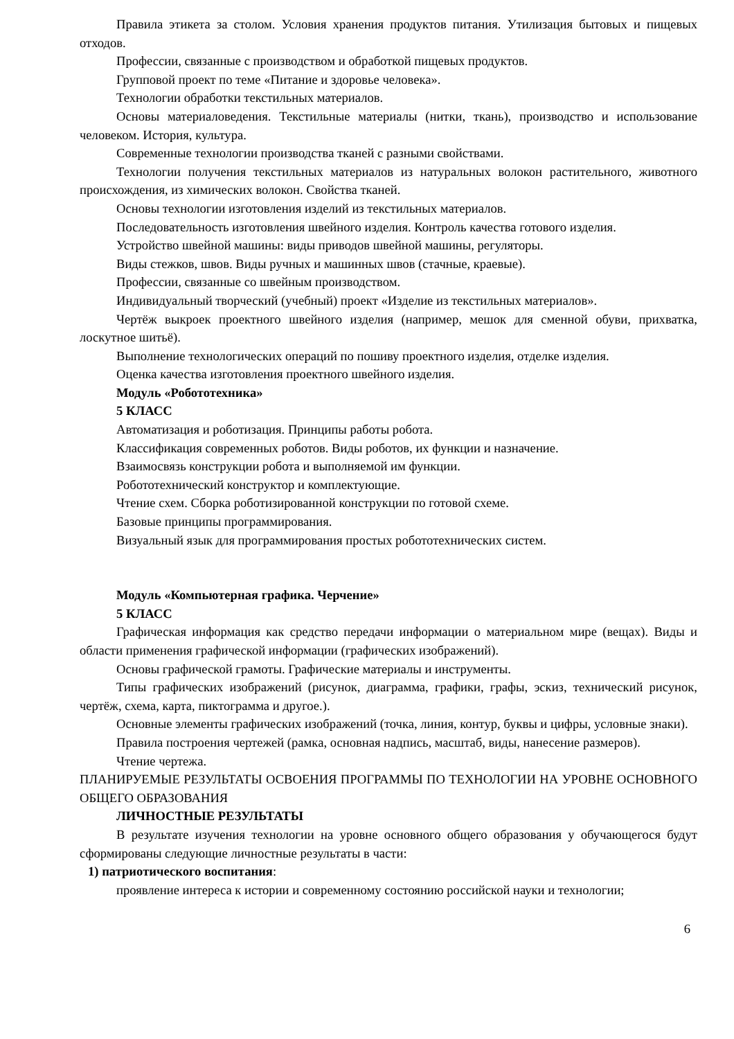Правила этикета за столом. Условия хранения продуктов питания. Утилизация бытовых и пищевых отходов.
Профессии, связанные с производством и обработкой пищевых продуктов.
Групповой проект по теме «Питание и здоровье человека».
Технологии обработки текстильных материалов.
Основы материаловедения. Текстильные материалы (нитки, ткань), производство и использование человеком. История, культура.
Современные технологии производства тканей с разными свойствами.
Технологии получения текстильных материалов из натуральных волокон растительного, животного происхождения, из химических волокон. Свойства тканей.
Основы технологии изготовления изделий из текстильных материалов.
Последовательность изготовления швейного изделия. Контроль качества готового изделия.
Устройство швейной машины: виды приводов швейной машины, регуляторы.
Виды стежков, швов. Виды ручных и машинных швов (стачные, краевые).
Профессии, связанные со швейным производством.
Индивидуальный творческий (учебный) проект «Изделие из текстильных материалов».
Чертёж выкроек проектного швейного изделия (например, мешок для сменной обуви, прихватка, лоскутное шитьё).
Выполнение технологических операций по пошиву проектного изделия, отделке изделия.
Оценка качества изготовления проектного швейного изделия.
Модуль «Робототехника»
5 КЛАСС
Автоматизация и роботизация. Принципы работы робота.
Классификация современных роботов. Виды роботов, их функции и назначение.
Взаимосвязь конструкции робота и выполняемой им функции.
Робототехнический конструктор и комплектующие.
Чтение схем. Сборка роботизированной конструкции по готовой схеме.
Базовые принципы программирования.
Визуальный язык для программирования простых робототехнических систем.
Модуль «Компьютерная графика. Черчение»
5 КЛАСС
Графическая информация как средство передачи информации о материальном мире (вещах). Виды и области применения графической информации (графических изображений).
Основы графической грамоты. Графические материалы и инструменты.
Типы графических изображений (рисунок, диаграмма, графики, графы, эскиз, технический рисунок, чертёж, схема, карта, пиктограмма и другое.).
Основные элементы графических изображений (точка, линия, контур, буквы и цифры, условные знаки).
Правила построения чертежей (рамка, основная надпись, масштаб, виды, нанесение размеров).
Чтение чертежа.
ПЛАНИРУЕМЫЕ РЕЗУЛЬТАТЫ ОСВОЕНИЯ ПРОГРАММЫ ПО ТЕХНОЛОГИИ НА УРОВНЕ ОСНОВНОГО ОБЩЕГО ОБРАЗОВАНИЯ
ЛИЧНОСТНЫЕ РЕЗУЛЬТАТЫ
В результате изучения технологии на уровне основного общего образования у обучающегося будут сформированы следующие личностные результаты в части:
1) патриотического воспитания:
проявление интереса к истории и современному состоянию российской науки и технологии;
6